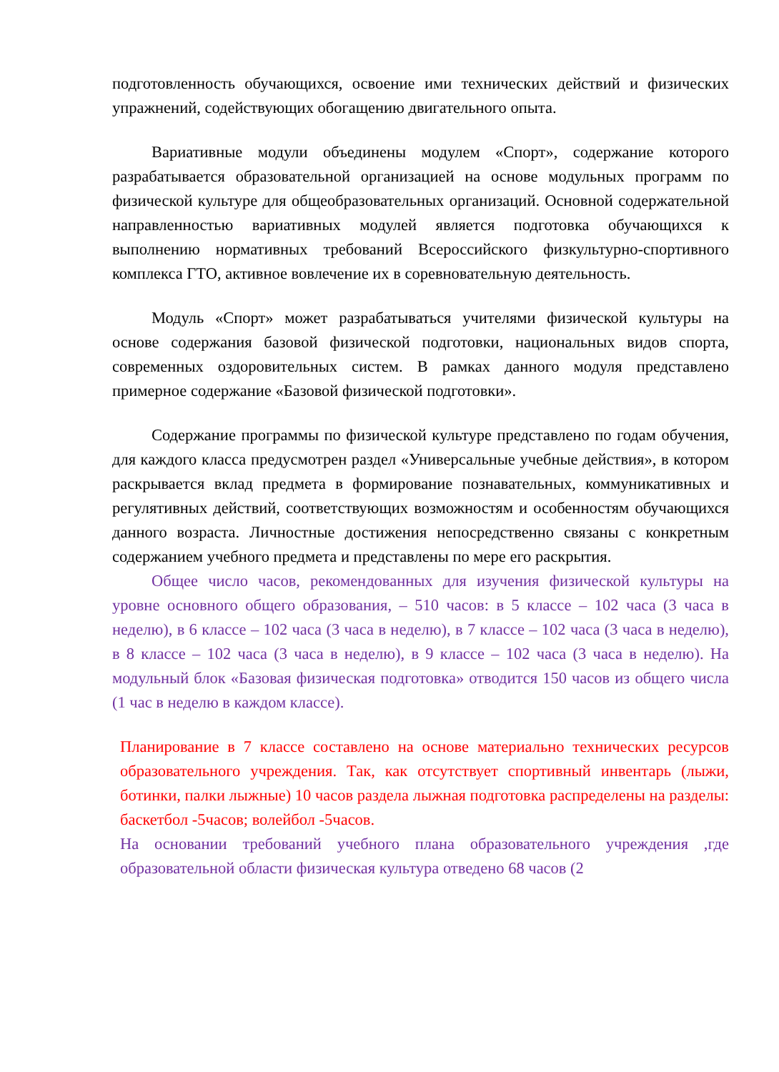подготовленность обучающихся, освоение ими технических действий и физических упражнений, содействующих обогащению двигательного опыта.
Вариативные модули объединены модулем «Спорт», содержание которого разрабатывается образовательной организацией на основе модульных программ по физической культуре для общеобразовательных организаций. Основной содержательной направленностью вариативных модулей является подготовка обучающихся к выполнению нормативных требований Всероссийского физкультурно-спортивного комплекса ГТО, активное вовлечение их в соревновательную деятельность.
Модуль «Спорт» может разрабатываться учителями физической культуры на основе содержания базовой физической подготовки, национальных видов спорта, современных оздоровительных систем. В рамках данного модуля представлено примерное содержание «Базовой физической подготовки».
Содержание программы по физической культуре представлено по годам обучения, для каждого класса предусмотрен раздел «Универсальные учебные действия», в котором раскрывается вклад предмета в формирование познавательных, коммуникативных и регулятивных действий, соответствующих возможностям и особенностям обучающихся данного возраста. Личностные достижения непосредственно связаны с конкретным содержанием учебного предмета и представлены по мере его раскрытия.
Общее число часов, рекомендованных для изучения физической культуры на уровне основного общего образования, – 510 часов: в 5 классе – 102 часа (3 часа в неделю), в 6 классе – 102 часа (3 часа в неделю), в 7 классе – 102 часа (3 часа в неделю), в 8 классе – 102 часа (3 часа в неделю), в 9 классе – 102 часа (3 часа в неделю). На модульный блок «Базовая физическая подготовка» отводится 150 часов из общего числа (1 час в неделю в каждом классе).
Планирование в 7 классе составлено на основе материально технических ресурсов образовательного учреждения. Так, как отсутствует спортивный инвентарь (лыжи, ботинки, палки лыжные) 10 часов раздела лыжная подготовка распределены на разделы: баскетбол -5часов; волейбол -5часов.
На основании требований учебного плана образовательного учреждения ,где образовательной области физическая культура отведено 68 часов (2